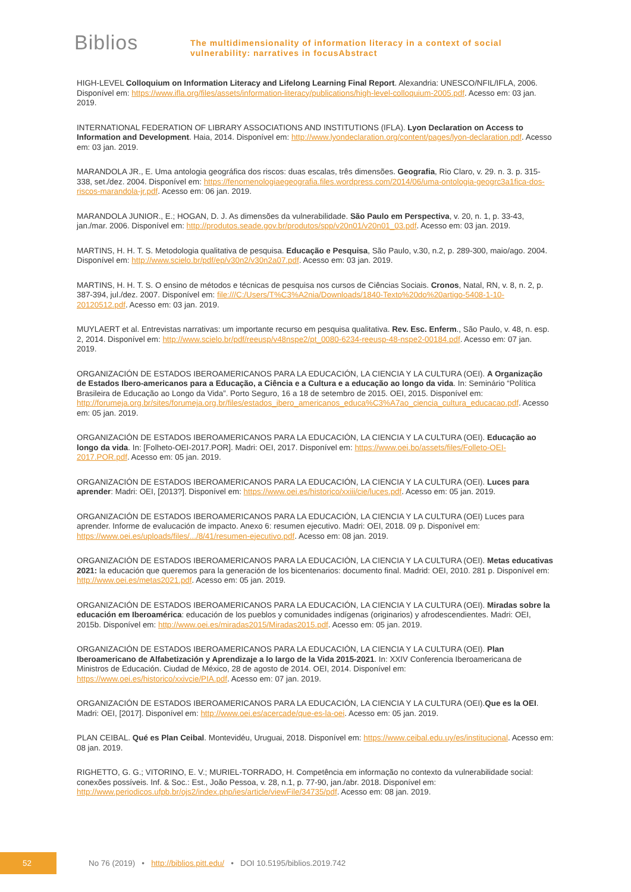Biblios
The multidimensionality of information literacy in a context of social
vulnerability: narratives in focusAbstract
HIGH-LEVEL Colloquium on Information Literacy and Lifelong Learning Final Report. Alexandria: UNESCO/NFIL/IFLA, 2006. Disponível em: https://www.ifla.org/files/assets/information-literacy/publications/high-level-colloquium-2005.pdf. Acesso em: 03 jan. 2019.
INTERNATIONAL FEDERATION OF LIBRARY ASSOCIATIONS AND INSTITUTIONS (IFLA). Lyon Declaration on Access to Information and Development. Haia, 2014. Disponível em: http://www.lyondeclaration.org/content/pages/lyon-declaration.pdf. Acesso em: 03 jan. 2019.
MARANDOLA JR., E. Uma antologia geográfica dos riscos: duas escalas, três dimensões. Geografia, Rio Claro, v. 29. n. 3. p. 315-338, set./dez. 2004. Disponível em: https://fenomenologiaegeografia.files.wordpress.com/2014/06/uma-ontologia-geogrc3a1fica-dos-riscos-marandola-jr.pdf. Acesso em: 06 jan. 2019.
MARANDOLA JUNIOR., E.; HOGAN, D. J. As dimensões da vulnerabilidade. São Paulo em Perspectiva, v. 20, n. 1, p. 33-43, jan./mar. 2006. Disponível em: http://produtos.seade.gov.br/produtos/spp/v20n01/v20n01_03.pdf. Acesso em: 03 jan. 2019.
MARTINS, H. H. T. S. Metodologia qualitativa de pesquisa. Educação e Pesquisa, São Paulo, v.30, n.2, p. 289-300, maio/ago. 2004. Disponível em: http://www.scielo.br/pdf/ep/v30n2/v30n2a07.pdf. Acesso em: 03 jan. 2019.
MARTINS, H. H. T. S. O ensino de métodos e técnicas de pesquisa nos cursos de Ciências Sociais. Cronos, Natal, RN, v. 8, n. 2, p. 387-394, jul./dez. 2007. Disponível em: file:///C:/Users/T%C3%A2nia/Downloads/1840-Texto%20do%20artigo-5408-1-10-20120512.pdf. Acesso em: 03 jan. 2019.
MUYLAERT et al. Entrevistas narrativas: um importante recurso em pesquisa qualitativa. Rev. Esc. Enferm., São Paulo, v. 48, n. esp. 2, 2014. Disponível em: http://www.scielo.br/pdf/reeusp/v48nspe2/pt_0080-6234-reeusp-48-nspe2-00184.pdf. Acesso em: 07 jan. 2019.
ORGANIZACIÓN DE ESTADOS IBEROAMERICANOS PARA LA EDUCACIÓN, LA CIENCIA Y LA CULTURA (OEI). A Organização de Estados Ibero-americanos para a Educação, a Ciência e a Cultura e a educação ao longo da vida. In: Seminário “Política Brasileira de Educação ao Longo da Vida”. Porto Seguro, 16 a 18 de setembro de 2015. OEI, 2015. Disponível em: http://forumeja.org.br/sites/forumeja.org.br/files/estados_ibero_americanos_educa%C3%A7ao_ciencia_cultura_educacao.pdf. Acesso em: 05 jan. 2019.
ORGANIZACIÓN DE ESTADOS IBEROAMERICANOS PARA LA EDUCACIÓN, LA CIENCIA Y LA CULTURA (OEI). Educação ao longo da vida. In: [Folheto-OEI-2017.POR]. Madri: OEI, 2017. Disponível em: https://www.oei.bo/assets/files/Folleto-OEI-2017.POR.pdf. Acesso em: 05 jan. 2019.
ORGANIZACIÓN DE ESTADOS IBEROAMERICANOS PARA LA EDUCACIÓN, LA CIENCIA Y LA CULTURA (OEI). Luces para aprender: Madri: OEI, [2013?]. Disponível em: https://www.oei.es/historico/xxiii/cie/luces.pdf. Acesso em: 05 jan. 2019.
ORGANIZACIÓN DE ESTADOS IBEROAMERICANOS PARA LA EDUCACIÓN, LA CIENCIA Y LA CULTURA (OEI) Luces para aprender. Informe de evalucación de impacto. Anexo 6: resumen ejecutivo. Madri: OEI, 2018. 09 p. Disponível em: https://www.oei.es/uploads/files/.../8/41/resumen-ejecutivo.pdf. Acesso em: 08 jan. 2019.
ORGANIZACIÓN DE ESTADOS IBEROAMERICANOS PARA LA EDUCACIÓN, LA CIENCIA Y LA CULTURA (OEI). Metas educativas 2021: la educación que queremos para la generación de los bicentenarios: documento final. Madrid: OEI, 2010. 281 p. Disponível em: http://www.oei.es/metas2021.pdf. Acesso em: 05 jan. 2019.
ORGANIZACIÓN DE ESTADOS IBEROAMERICANOS PARA LA EDUCACIÓN, LA CIENCIA Y LA CULTURA (OEI). Miradas sobre la educación em Iberoamérica: educación de los pueblos y comunidades indígenas (originarios) y afrodescendientes. Madri: OEI, 2015b. Disponível em: http://www.oei.es/miradas2015/Miradas2015.pdf. Acesso em: 05 jan. 2019.
ORGANIZACIÓN DE ESTADOS IBEROAMERICANOS PARA LA EDUCACIÓN, LA CIENCIA Y LA CULTURA (OEI). Plan Iberoamericano de Alfabetización y Aprendizaje a lo largo de la Vida 2015-2021. In: XXIV Conferencia Iberoamericana de Ministros de Educación. Ciudad de México, 28 de agosto de 2014. OEI, 2014. Disponível em: https://www.oei.es/historico/xxivcie/PIA.pdf. Acesso em: 07 jan. 2019.
ORGANIZACIÓN DE ESTADOS IBEROAMERICANOS PARA LA EDUCACIÓN, LA CIENCIA Y LA CULTURA (OEI).Que es la OEI. Madri: OEI, [2017]. Disponível em: http://www.oei.es/acercade/que-es-la-oei. Acesso em: 05 jan. 2019.
PLAN CEIBAL. Qué es Plan Ceibal. Montevidéu, Uruguai, 2018. Disponível em: https://www.ceibal.edu.uy/es/institucional. Acesso em: 08 jan. 2019.
RIGHETTO, G. G.; VITORINO, E. V.; MURIEL-TORRADO, H. Competência em informação no contexto da vulnerabilidade social: conexões possíveis. Inf. & Soc.: Est., João Pessoa, v. 28, n.1, p. 77-90, jan./abr. 2018. Disponível em: http://www.periodicos.ufpb.br/ojs2/index.php/ies/article/viewFile/34735/pdf. Acesso em: 08 jan. 2019.
52
No 76 (2019) • http://biblios.pitt.edu/ • DOI 10.5195/biblios.2019.742